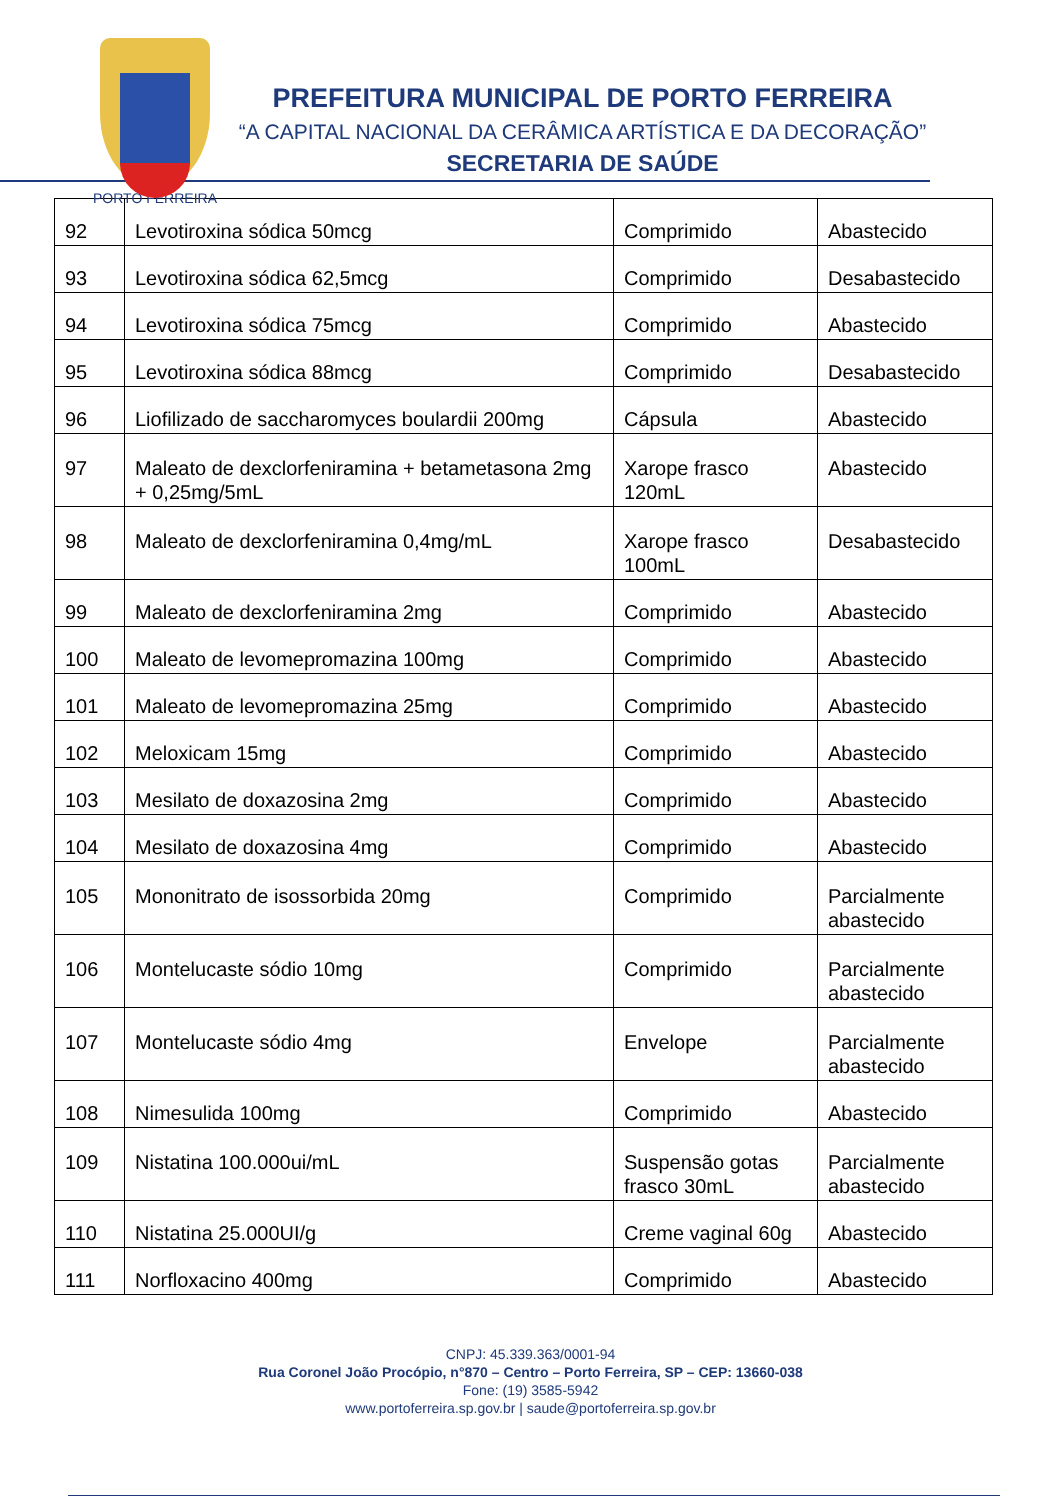PORTO FERREIRA
PREFEITURA MUNICIPAL DE PORTO FERREIRA
“A CAPITAL NACIONAL DA CERÂMICA ARTÍSTICA E DA DECORAÇÃO”
SECRETARIA DE SAÚDE
| 92 | Levotiroxina sódica 50mcg | Comprimido | Abastecido |
| 93 | Levotiroxina sódica 62,5mcg | Comprimido | Desabastecido |
| 94 | Levotiroxina sódica 75mcg | Comprimido | Abastecido |
| 95 | Levotiroxina sódica 88mcg | Comprimido | Desabastecido |
| 96 | Liofilizado de saccharomyces boulardii 200mg | Cápsula | Abastecido |
| 97 | Maleato de dexclorfeniramina + betametasona 2mg + 0,25mg/5mL | Xarope frasco 120mL | Abastecido |
| 98 | Maleato de dexclorfeniramina 0,4mg/mL | Xarope frasco 100mL | Desabastecido |
| 99 | Maleato de dexclorfeniramina 2mg | Comprimido | Abastecido |
| 100 | Maleato de levomepromazina 100mg | Comprimido | Abastecido |
| 101 | Maleato de levomepromazina 25mg | Comprimido | Abastecido |
| 102 | Meloxicam 15mg | Comprimido | Abastecido |
| 103 | Mesilato de doxazosina 2mg | Comprimido | Abastecido |
| 104 | Mesilato de doxazosina 4mg | Comprimido | Abastecido |
| 105 | Mononitrato de isossorbida 20mg | Comprimido | Parcialmente abastecido |
| 106 | Montelucaste sódio 10mg | Comprimido | Parcialmente abastecido |
| 107 | Montelucaste sódio 4mg | Envelope | Parcialmente abastecido |
| 108 | Nimesulida 100mg | Comprimido | Abastecido |
| 109 | Nistatina 100.000ui/mL | Suspensão gotas frasco 30mL | Parcialmente abastecido |
| 110 | Nistatina 25.000UI/g | Creme vaginal 60g | Abastecido |
| 111 | Norfloxacino 400mg | Comprimido | Abastecido |
CNPJ: 45.339.363/0001-94
Rua Coronel João Procópio, n°870 – Centro – Porto Ferreira, SP – CEP: 13660-038
Fone: (19) 3585-5942
www.portoferreira.sp.gov.br | saude@portoferreira.sp.gov.br